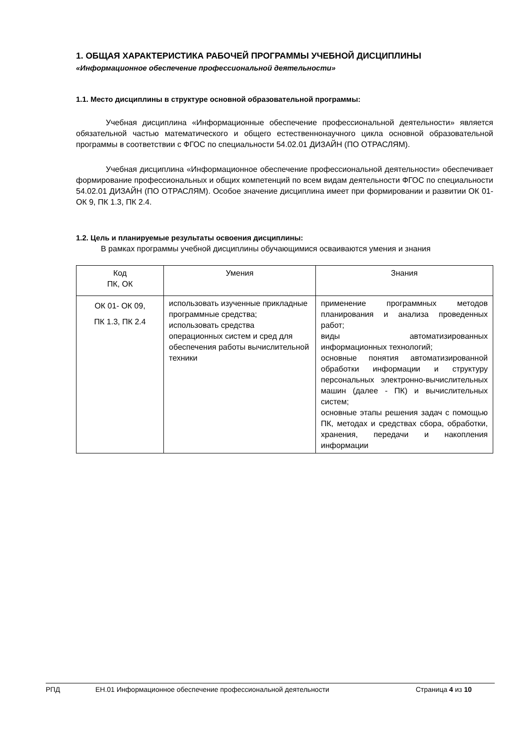1. ОБЩАЯ ХАРАКТЕРИСТИКА РАБОЧЕЙ ПРОГРАММЫ УЧЕБНОЙ ДИСЦИПЛИНЫ
«Информационное обеспечение профессиональной деятельности»
1.1. Место дисциплины в структуре основной образовательной программы:
Учебная дисциплина «Информационные обеспечение профессиональной деятельности» является обязательной частью математического и общего естественнонаучного цикла основной образовательной программы в соответствии с ФГОС по специальности 54.02.01 ДИЗАЙН (ПО ОТРАСЛЯМ).
Учебная дисциплина «Информационное обеспечение профессиональной деятельности» обеспечивает формирование профессиональных и общих компетенций по всем видам деятельности ФГОС по специальности 54.02.01 ДИЗАЙН (ПО ОТРАСЛЯМ). Особое значение дисциплина имеет при формировании и развитии ОК 01- ОК 9, ПК 1.3, ПК 2.4.
1.2. Цель и планируемые результаты освоения дисциплины:
В рамках программы учебной дисциплины обучающимися осваиваются умения и знания
| Код ПК, ОК | Умения | Знания |
| ОК 01- ОК 09, ПК 1.3, ПК 2.4 | использовать изученные прикладные программные средства; использовать средства операционных систем и сред для обеспечения работы вычислительной техники | применение программных методов планирования и анализа проведенных работ; виды автоматизированных информационных технологий; основные понятия автоматизированной обработки информации и структуру персональных электронно-вычислительных машин (далее - ПК) и вычислительных систем; основные этапы решения задач с помощью ПК, методах и средствах сбора, обработки, хранения, передачи и накопления информации |
РПД ЕН.01 Информационное обеспечение профессиональной деятельности Страница 4 из 10